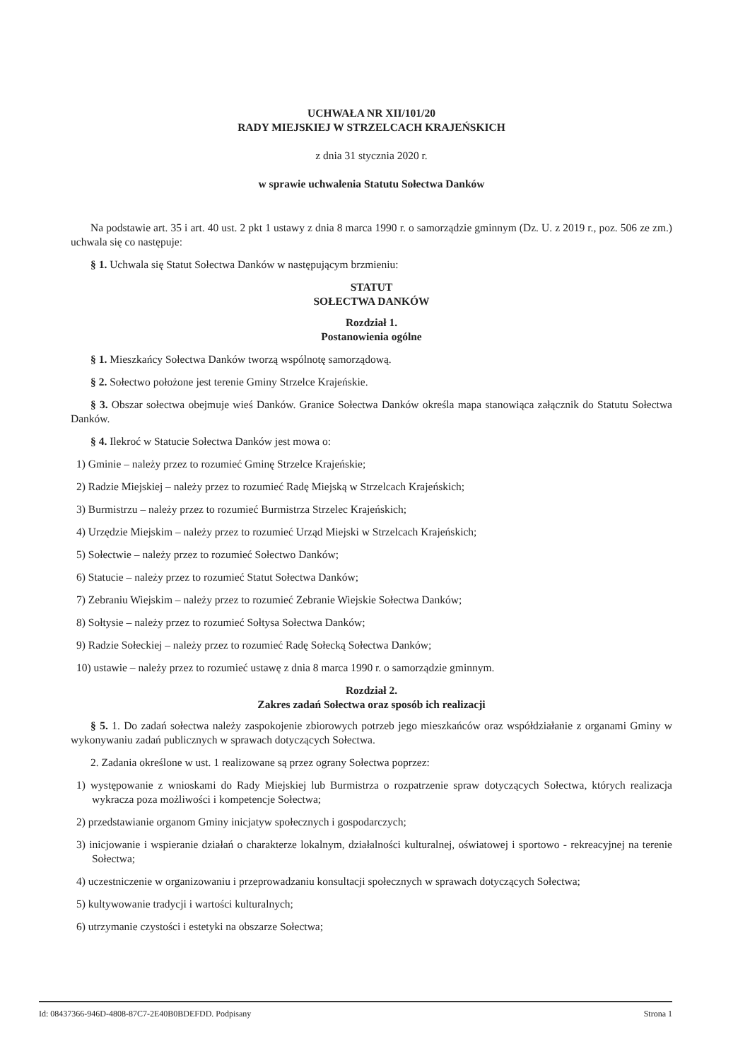UCHWAŁA NR XII/101/20
RADY MIEJSKIEJ W STRZELCACH KRAJEŃSKICH
z dnia 31 stycznia 2020 r.
w sprawie uchwalenia Statutu Sołectwa Danków
Na podstawie art. 35 i art. 40 ust. 2 pkt 1 ustawy z dnia 8 marca 1990 r. o samorządzie gminnym (Dz. U. z 2019 r., poz. 506 ze zm.) uchwala się co następuje:
§ 1. Uchwala się Statut Sołectwa Danków w następującym brzmieniu:
STATUT
SOŁECTWA DANKÓW
Rozdział 1.
Postanowienia ogólne
§ 1. Mieszkańcy Sołectwa Danków tworzą wspólnotę samorządową.
§ 2. Sołectwo położone jest terenie Gminy Strzelce Krajeńskie.
§ 3. Obszar sołectwa obejmuje wieś Danków. Granice Sołectwa Danków określa mapa stanowiąca załącznik do Statutu Sołectwa Danków.
§ 4. Ilekroć w Statucie Sołectwa Danków jest mowa o:
1) Gminie – należy przez to rozumieć Gminę Strzelce Krajeńskie;
2) Radzie Miejskiej – należy przez to rozumieć Radę Miejską w Strzelcach Krajeńskich;
3) Burmistrzu – należy przez to rozumieć Burmistrza Strzelec Krajeńskich;
4) Urzędzie Miejskim – należy przez to rozumieć Urząd Miejski w Strzelcach Krajeńskich;
5) Sołectwie – należy przez to rozumieć Sołectwo Danków;
6) Statucie – należy przez to rozumieć Statut Sołectwa Danków;
7) Zebraniu Wiejskim – należy przez to rozumieć Zebranie Wiejskie Sołectwa Danków;
8) Sołtysie – należy przez to rozumieć Sołtysa Sołectwa Danków;
9) Radzie Sołeckiej – należy przez to rozumieć Radę Sołecką Sołectwa Danków;
10) ustawie – należy przez to rozumieć ustawę z dnia 8 marca 1990 r. o samorządzie gminnym.
Rozdział 2.
Zakres zadań Sołectwa oraz sposób ich realizacji
§ 5. 1. Do zadań sołectwa należy zaspokojenie zbiorowych potrzeb jego mieszkańców oraz współdziałanie z organami Gminy w wykonywaniu zadań publicznych w sprawach dotyczących Sołectwa.
2. Zadania określone w ust. 1 realizowane są przez ograny Sołectwa poprzez:
1) występowanie z wnioskami do Rady Miejskiej lub Burmistrza o rozpatrzenie spraw dotyczących Sołectwa, których realizacja wykracza poza możliwości i kompetencje Sołectwa;
2) przedstawianie organom Gminy inicjatyw społecznych i gospodarczych;
3) inicjowanie i wspieranie działań o charakterze lokalnym, działalności kulturalnej, oświatowej i sportowo - rekreacyjnej na terenie Sołectwa;
4) uczestniczenie w organizowaniu i przeprowadzaniu konsultacji społecznych w sprawach dotyczących Sołectwa;
5) kultywowanie tradycji i wartości kulturalnych;
6) utrzymanie czystości i estetyki na obszarze Sołectwa;
Id: 08437366-946D-4808-87C7-2E40B0BDEFDD. Podpisany Strona 1